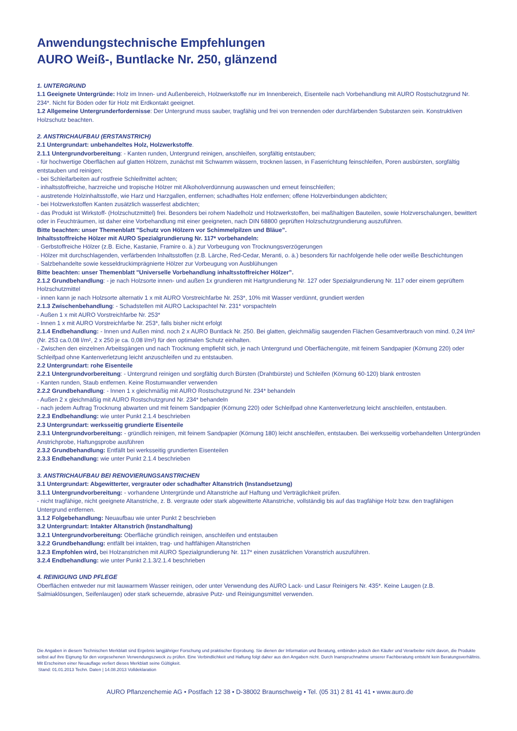Anwendungstechnische Empfehlungen
AURO Weiß-, Buntlacke Nr. 250, glänzend
1. UNTERGRUND
1.1 Geeignete Untergründe: Holz im Innen- und Außenbereich, Holzwerkstoffe nur im Innenbereich, Eisenteile nach Vorbehandlung mit AURO Rostschutzgrund Nr. 234*. Nicht für Böden oder für Holz mit Erdkontakt geeignet.
1.2 Allgemeine Untergrunderfordernisse: Der Untergrund muss sauber, tragfähig und frei von trennenden oder durchfärbenden Substanzen sein. Konstruktiven Holzschutz beachten.
2. ANSTRICHAUFBAU (ERSTANSTRICH)
2.1 Untergrundart: unbehandeltes Holz, Holzwerkstoffe.
2.1.1 Untergrundvorbereitung: - Kanten runden, Untergrund reinigen, anschleifen, sorgfältig entstauben;
- für hochwertige Oberflächen auf glatten Hölzern, zunächst mit Schwamm wässern, trocknen lassen, in Faserrichtung feinschleifen, Poren ausbürsten, sorgfältig entstauben und reinigen;
- bei Schleifarbeiten auf rostfreie Schleifmittel achten;
- inhaltsstoffreiche, harzreiche und tropische Hölzer mit Alkoholverdünnung auswaschen und erneut feinschleifen;
- austretende Holzinhaltsstoffe, wie Harz und Harzgallen, entfernen; schadhaftes Holz entfernen; offene Holzverbindungen abdichten;
- bei Holzwerkstoffen Kanten zusätzlich wasserfest abdichten;
- das Produkt ist Wirkstoff- (Holzschutzmittel) frei. Besonders bei rohem Nadelholz und Holzwerkstoffen, bei maßhaltigen Bauteilen, sowie Holzverschalungen, bewittert oder in Feuchträumen, ist daher eine Vorbehandlung mit einer geeigneten, nach DIN 68800 geprüften Holzschutzgrundierung auszuführen.
Bitte beachten: unser Themenblatt "Schutz von Hölzern vor Schimmelpilzen und Bläue”.
Inhaltsstoffreiche Hölzer mit AURO Spezialgrundierung Nr. 117* vorbehandeln:
· Gerbstoffreiche Hölzer (z.B. Eiche, Kastanie, Framire o. ä.) zur Vorbeugung von Trocknungsverzögerungen
· Hölzer mit durchschlagenden, verfärbenden Inhaltsstoffen (z.B. Lärche, Red-Cedar, Meranti, o. ä.) besonders für nachfolgende helle oder weiße Beschichtungen
· Salzbehandelte sowie kesseldruckimprägnierte Hölzer zur Vorbeugung von Ausblühungen
Bitte beachten: unser Themenblatt "Universelle Vorbehandlung inhaltsstoffreicher Hölzer”.
2.1.2 Grundbehandlung: - je nach Holzsorte innen- und außen 1x grundieren mit Hartgrundierung Nr. 127 oder Spezialgrundierung Nr. 117 oder einem geprüftem Holzschutzmittel
- innen kann je nach Holzsorte alternativ 1 x mit AURO Vorstreichfarbe Nr. 253*, 10% mit Wasser verdünnt, grundiert werden
2.1.3 Zwischenbehandlung: - Schadstellen mit AURO Lackspachtel Nr. 231* vorspachteln
- Außen 1 x mit AURO Vorstreichfarbe Nr. 253*
- Innen 1 x mit AURO Vorstreichfarbe Nr. 253*, falls bisher nicht erfolgt
2.1.4 Endbehandlung: - Innen und Außen mind. noch 2 x AURO Buntlack Nr. 250. Bei glatten, gleichmäßig saugenden Flächen Gesamtverbrauch von mind. 0,24 l/m² (Nr. 253 ca.0,08 l/m², 2 x 250 je ca. 0,08 l/m²) für den optimalen Schutz einhalten.
- Zwischen den einzelnen Arbeitsgängen und nach Trocknung empfiehlt sich, je nach Untergrund und Oberflächengüte, mit feinem Sandpapier (Körnung 220) oder Schleifpad ohne Kantenverletzung leicht anzuschleifen und zu entstauben.
2.2 Untergrundart: rohe Eisenteile
2.2.1 Untergrundvorbereitung: - Untergrund reinigen und sorgfältig durch Bürsten (Drahtbürste) und Schleifen (Körnung 60-120) blank entrosten
- Kanten runden, Staub entfernen. Keine Rostumwandler verwenden
2.2.2 Grundbehandlung: - Innen 1 x gleichmäßig mit AURO Rostschutzgrund Nr. 234* behandeln
- Außen 2 x gleichmäßig mit AURO Rostschutzgrund Nr. 234* behandeln
- nach jedem Auftrag Trocknung abwarten und mit feinem Sandpapier (Körnung 220) oder Schleifpad ohne Kantenverletzung leicht anschleifen, entstauben.
2.2.3 Endbehandlung: wie unter Punkt 2.1.4 beschrieben
2.3 Untergrundart: werksseitig grundierte Eisenteile
2.3.1 Untergrundvorbereitung: - gründlich reinigen, mit feinem Sandpapier (Körnung 180) leicht anschleifen, entstauben. Bei werksseitig vorbehandelten Untergründen Anstrichprobe, Haftungsprobe ausführen
2.3.2 Grundbehandlung: Entfällt bei werksseitig grundierten Eisenteilen
2.3.3 Endbehandlung: wie unter Punkt 2.1.4 beschrieben
3. ANSTRICHAUFBAU BEI RENOVIERUNGSANSTRICHEN
3.1 Untergrundart: Abgewitterter, vergrauter oder schadhafter Altanstrich (Instandsetzung)
3.1.1 Untergrundvorbereitung: - vorhandene Untergründe und Altanstriche auf Haftung und Verträglichkeit prüfen.
- nicht tragfähige, nicht geeignete Altanstriche, z. B. vergraute oder stark abgewitterte Altanstriche, vollständig bis auf das tragfähige Holz bzw. den tragfähigen Untergrund entfernen.
3.1.2 Folgebehandlung: Neuaufbau wie unter Punkt 2 beschrieben
3.2 Untergrundart: Intakter Altanstrich (Instandhaltung)
3.2.1 Untergrundvorbereitung: Oberfläche gründlich reinigen, anschleifen und entstauben
3.2.2 Grundbehandlung: entfällt bei intakten, trag- und haftfähigen Altanstrichen
3.2.3 Empfohlen wird, bei Holzanstrichen mit AURO Spezialgrundierung Nr. 117* einen zusätzlichen Voranstrich auszuführen.
3.2.4 Endbehandlung: wie unter Punkt 2.1.3/2.1.4 beschrieben
4. REINIGUNG UND PFLEGE
Oberflächen entweder nur mit lauwarmem Wasser reinigen, oder unter Verwendung des AURO Lack- und Lasur Reinigers Nr. 435*. Keine Laugen (z.B. Salmiaklösungen, Seifenlaugen) oder stark scheuernde, abrasive Putz- und Reinigungsmittel verwenden.
Die Angaben in diesem Technischen Merkblatt sind Ergebnis langjähriger Forschung und praktischer Erprobung. Sie dienen der Information und Beratung, entbinden jedoch den Käufer und Verarbeiter nicht davon, die Produkte selbst auf ihre Eignung für den vorgesehenen Verwendungszweck zu prüfen. Eine Verbindlichkeit und Haftung folgt daher aus den Angaben nicht. Durch Inanspruchnahme unserer Fachberatung entsteht kein Beratungsverhältnis. Mit Erscheinen einer Neuauflage verliert dieses Merkblatt seine Gültigkeit.
Stand: 01.01.2013 Techn. Daten | 14.08.2013 Volldeklaration
AURO Pflanzenchemie AG • Postfach 12 38 • D-38002 Braunschweig • Tel. (05 31) 2 81 41 41 • www.auro.de